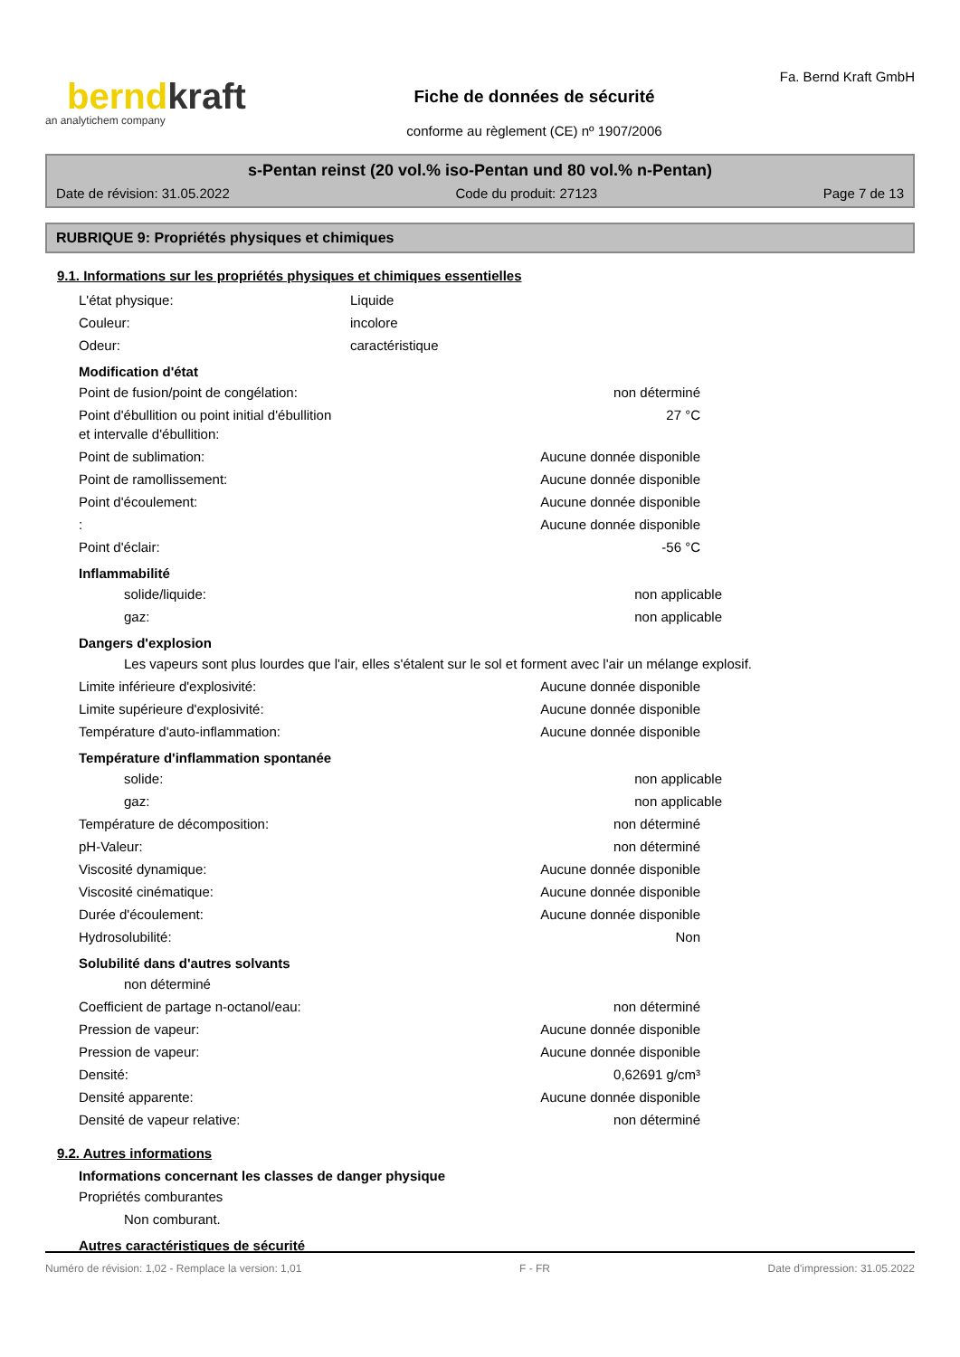berndkraft
an analytichem company
Fiche de données de sécurité
conforme au règlement (CE) nº 1907/2006
Fa. Bernd Kraft GmbH
s-Pentan reinst (20 vol.% iso-Pentan und 80 vol.% n-Pentan)
Date de révision: 31.05.2022 Code du produit: 27123 Page 7 de 13
RUBRIQUE 9: Propriétés physiques et chimiques
9.1. Informations sur les propriétés physiques et chimiques essentielles
L'état physique: Liquide
Couleur: incolore
Odeur: caractéristique
Modification d'état
Point de fusion/point de congélation: non déterminé
Point d'ébullition ou point initial d'ébullition
et intervalle d'ébullition: 27 °C
Point de sublimation: Aucune donnée disponible
Point de ramollissement: Aucune donnée disponible
Point d'écoulement: Aucune donnée disponible
: Aucune donnée disponible
Point d'éclair: -56 °C
Inflammabilité
solide/liquide: non applicable
gaz: non applicable
Dangers d'explosion
Les vapeurs sont plus lourdes que l'air, elles s'étalent sur le sol et forment avec l'air un mélange explosif.
Limite inférieure d'explosivité: Aucune donnée disponible
Limite supérieure d'explosivité: Aucune donnée disponible
Température d'auto-inflammation: Aucune donnée disponible
Température d'inflammation spontanée
solide: non applicable
gaz: non applicable
Température de décomposition: non déterminé
pH-Valeur: non déterminé
Viscosité dynamique: Aucune donnée disponible
Viscosité cinématique: Aucune donnée disponible
Durée d'écoulement: Aucune donnée disponible
Hydrosolubilité: Non
Solubilité dans d'autres solvants
non déterminé
Coefficient de partage n-octanol/eau: non déterminé
Pression de vapeur: Aucune donnée disponible
Pression de vapeur: Aucune donnée disponible
Densité: 0,62691 g/cm³
Densité apparente: Aucune donnée disponible
Densité de vapeur relative: non déterminé
9.2. Autres informations
Informations concernant les classes de danger physique
Propriétés comburantes
Non comburant.
Autres caractéristiques de sécurité
Numéro de révision: 1,02 - Remplace la version: 1,01 F - FR Date d'impression: 31.05.2022